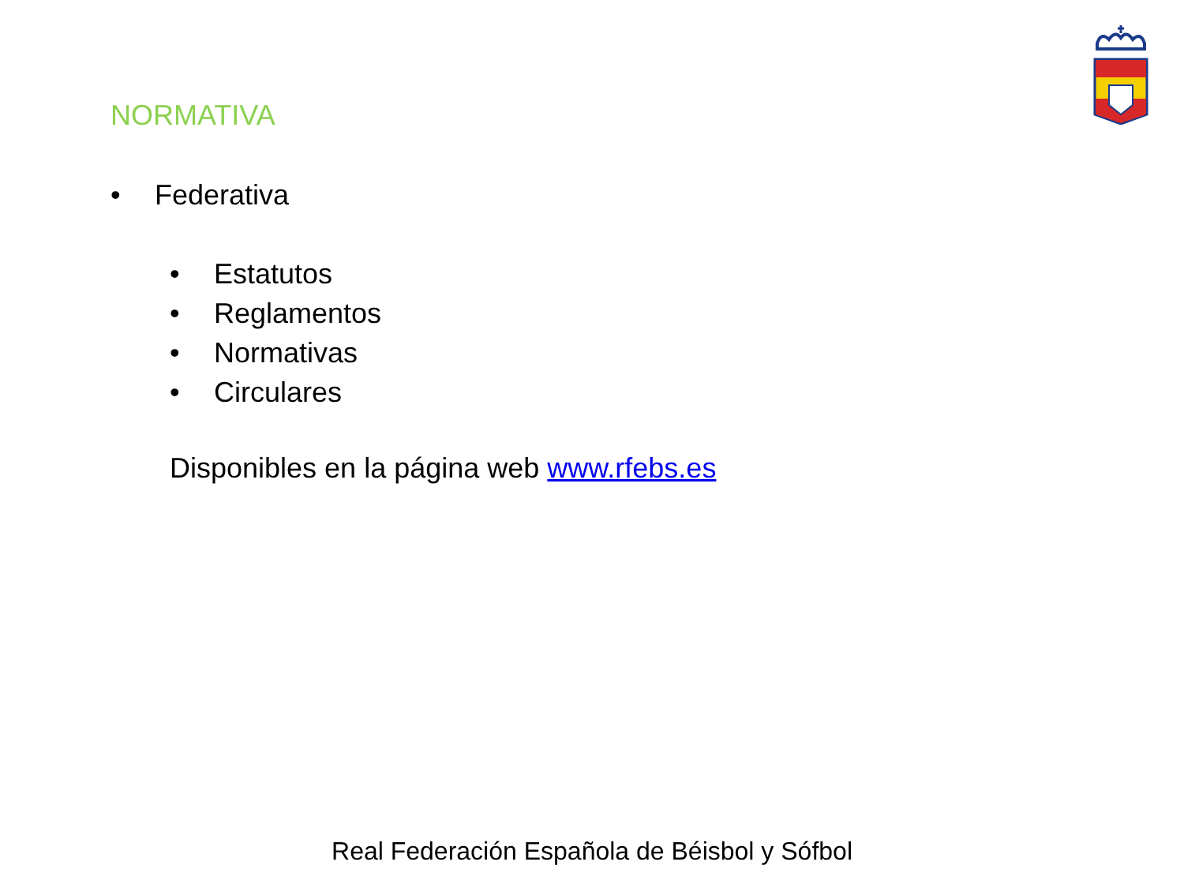NORMATIVA
• Federativa
• Estatutos
• Reglamentos
• Normativas
• Circulares
Disponibles en la página web www.rfebs.es
Real Federación Española de Béisbol y Sófbol